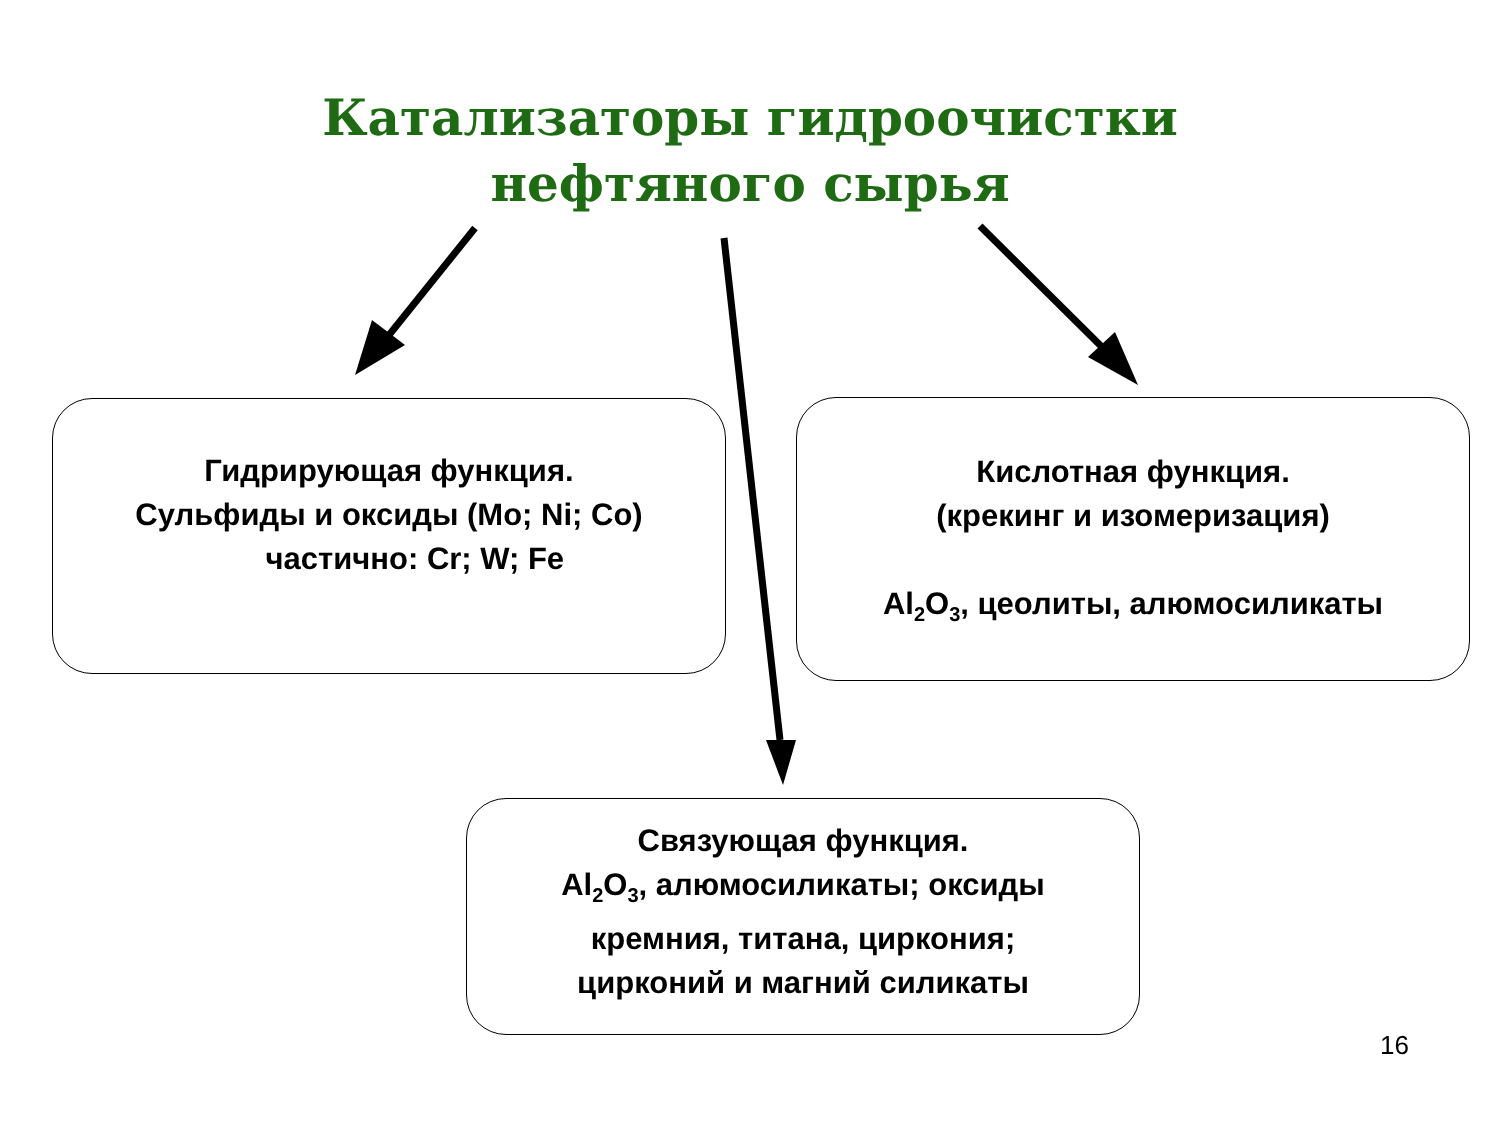Катализаторы гидроочистки
нефтяного сырья
Гидрирующая функция.
Сульфиды и оксиды (Mo; Ni; Co)
частично: Cr; W; Fe
Кислотная функция.
(крекинг и изомеризация)
Al<sub>2</sub>O<sub>3</sub>, цеолиты, алюмосиликаты
Связующая функция.
Al<sub>2</sub>O<sub>3</sub>, алюмосиликаты; оксиды
кремния, титана, циркония;
цирконий и магний силикаты
16